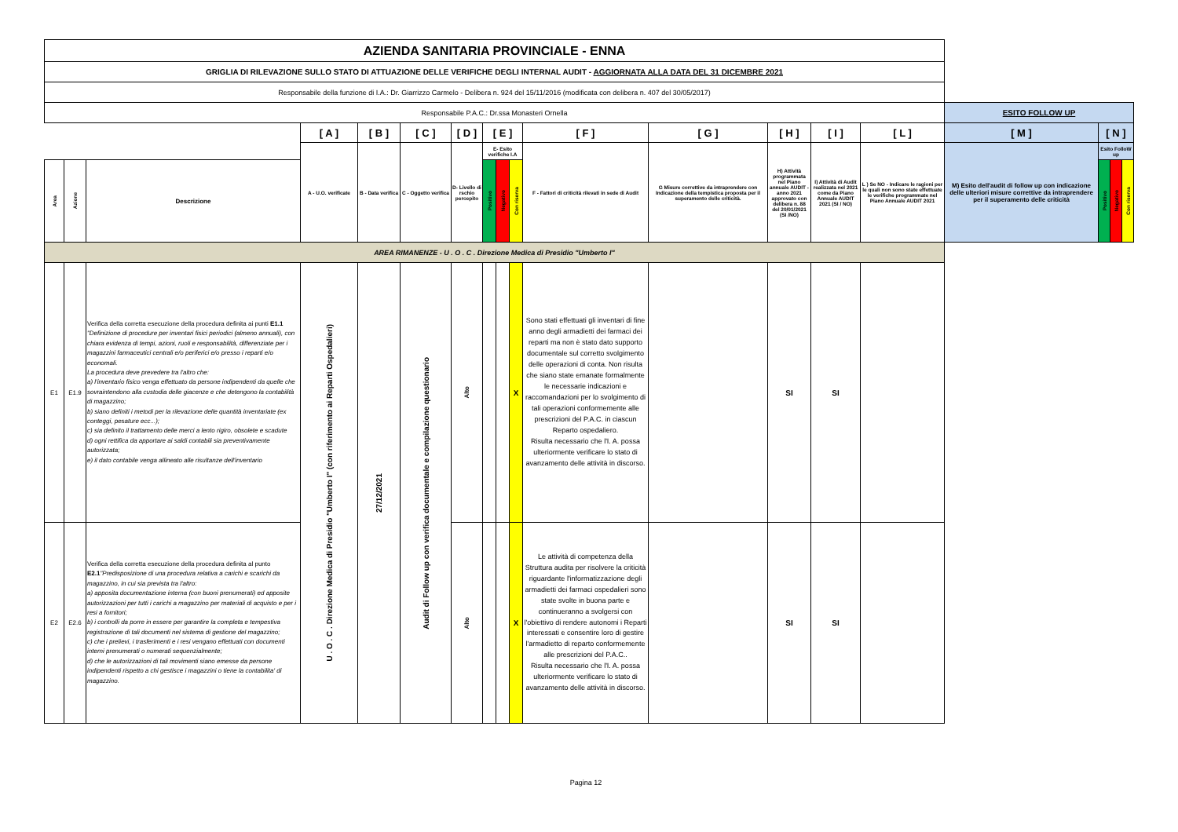| AZIENDA SANITARIA PROVINCIALE - ENNA | | | | | | | | | | | | | | | | | | |
| GRIGLIA DI RILEVAZIONE SULLO STATO DI ATTUAZIONE DELLE VERIFICHE DEGLI INTERNAL AUDIT - AGGIORNATA ALLA DATA DEL 31 DICEMBRE 2021 | | | | | | | | | | | | | | | | | | |
| Responsabile della funzione di I.A.: Dr. Giarrizzo Carmelo - Delibera n. 924 del 15/11/2016 (modificata con delibera n. 407 del 30/05/2017) | | | | | | | | | | | | | | | | | | |
| Responsabile P.A.C.: Dr.ssa Monasteri Ornella | | | | | | | | | | | | | | | ESITO FOLLOW UP | | | |
| | | | [ A ] | [ B ] | [ C ] | [ D ] | [ E ] | | | [ F ] | [ G ] | [ H ] | [ I ] | [ L ] | [ M ] | [ N ] | | |
| | | | A - U.O. verificate | B - Data verifica | C - Oggetto verifica | D- Livello di rschio percepito | E- Esito verifiche I.A | | | F - Fattori di criticità rilevati in sede di Audit | G Misure correttive da intraprendere con Indicazione della tempistica proposta per il superamento delle criticità. | H) Attività programmata nel Piano annuale AUDIT - anno 2021 approvato con delibera n. 88 del 20/01/2021 (SI /NO) | I) Attività di Audit realizzata nel 2021 come da Piano Annuale AUDIT 2021 (SI / NO) | L ) Se NO - Indicare le ragioni per le quali non sono state effettuate le verifiche programmate nel Piano Annuale AUDIT 2021 | M) Esito dell'audit di follow up con indicazione delle ulteriori misure correttive da intraprendere per il superamento delle criticità | Esito FolloW up | | |
| Area | Azione | Descrizione | | | | | Positivo | Negativo | Con riserva | | | | | | | Positivo | Negativo | Con riserva |
| AREA RIMANENZE - U . O . C . Direzione Medica di Presidio "Umberto I" | | | | | | | | | | | | | | | | | | |
| E1 | E1.9 | Verifica della corretta esecuzione della procedura definita ai punti E1.1 "Definizione di procedure per inventari fisici periodici (almeno annuali), con chiara evidenza di tempi, azioni, ruoli e responsabilità, differenziate per i magazzini farmaceutici centrali e/o periferici e/o presso i reparti e/o economali. La procedura deve prevedere tra l'altro che: a) l'inventario fisico venga effettuato da persone indipendenti da quelle che sovraintendono alla custodia delle giacenze e che detengono la contabilità di magazzino; b) siano definiti i metodi per la rilevazione delle quantità inventariate (ex conteggi, pesature ecc...); c) sia definito il trattamento delle merci a lento rigiro, obsolete e scadute d) ogni rettifica da apportare ai saldi contabili sia preventivamente autorizzata; e) il dato contabile venga allineato alle risultanze dell'inventario | U . O . C . Direzione Medica di Presidio "Umberto I" (con riferimento ai Reparti Ospedalieri) | 27/12/2021 | Audit di Follow up con verifica documentale e compilazione questionario | Alto | | | X | Sono stati effettuati gli inventari di fine anno degli armadietti dei farmaci dei reparti ma non è stato dato supporto documentale sul corretto svolgimento delle operazioni di conta. Non risulta che siano state emanate formalmente le necessarie indicazioni e raccomandazioni per lo svolgimento di tali operazioni conformemente alle prescrizioni del P.A.C. in ciascun Reparto ospedaliero. Risulta necessario che l'I. A. possa ulteriormente verificare lo stato di avanzamento delle attività in discorso. | | SI | SI | | | | | |
| E2 | E2.6 | Verifica della corretta esecuzione della procedura definita al punto E2.1 "Predisposizione di una procedura relativa a carichi e scarichi da magazzino, in cui sia prevista tra l'altro: a) apposita documentazione interna (con buoni prenumerati) ed apposite autorizzazioni per tutti i carichi a magazzino per materiali di acquisto e per i resi a fornitori; b) i controlli da porre in essere per garantire la completa e tempestiva registrazione di tali documenti nel sistema di gestione del magazzino; c) che i prelievi, i trasferimenti e i resi vengano effettuati con documenti interni prenumerati o numerati sequenzialmente; d) che le autorizzazioni di tali movimenti siano emesse da persone indipendenti rispetto a chi gestisce i magazzini o tiene la contabilita' di magazzino. | | | | Alto | | | X | Le attività di competenza della Struttura audita per risolvere la criticità riguardante l'informatizzazione degli armadietti dei farmaci ospedalieri sono state svolte in buona parte e continueranno a svolgersi con l'obiettivo di rendere autonomi i Reparti interessati e consentire loro di gestire l'armadietto di reparto conformemente alle prescrizioni del P.A.C.. Risulta necessario che l'I. A. possa ulteriormente verificare lo stato di avanzamento delle attività in discorso. | | SI | SI | | | | | |
Pagina 12